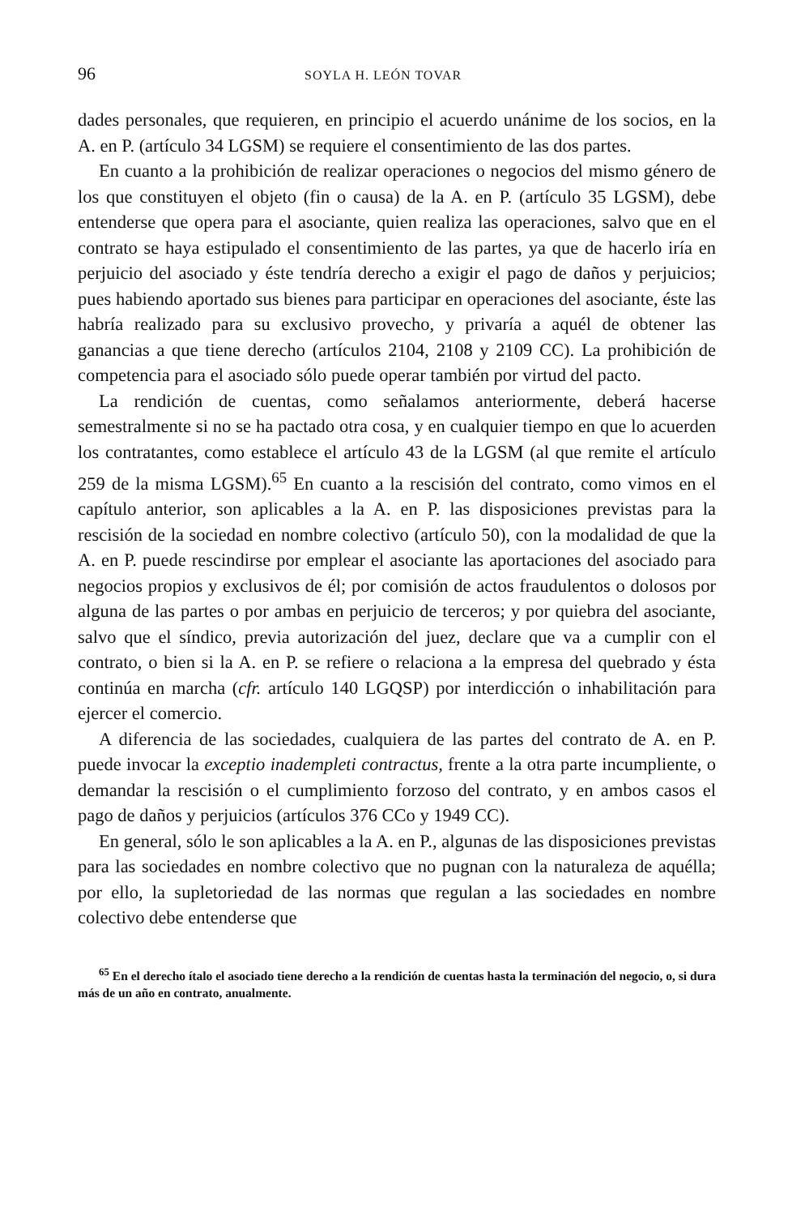96 SOYLA H. LEÓN TOVAR
dades personales, que requieren, en principio el acuerdo unánime de los socios, en la A. en P. (artículo 34 LGSM) se requiere el consentimiento de las dos partes.
En cuanto a la prohibición de realizar operaciones o negocios del mismo género de los que constituyen el objeto (fin o causa) de la A. en P. (artículo 35 LGSM), debe entenderse que opera para el asociante, quien realiza las operaciones, salvo que en el contrato se haya estipulado el consentimiento de las partes, ya que de hacerlo iría en perjuicio del asociado y éste tendría derecho a exigir el pago de daños y perjuicios; pues habiendo aportado sus bienes para participar en operaciones del asociante, éste las habría realizado para su exclusivo provecho, y privaría a aquél de obtener las ganancias a que tiene derecho (artículos 2104, 2108 y 2109 CC). La prohibición de competencia para el asociado sólo puede operar también por virtud del pacto.
La rendición de cuentas, como señalamos anteriormente, deberá hacerse semestralmente si no se ha pactado otra cosa, y en cualquier tiempo en que lo acuerden los contratantes, como establece el artículo 43 de la LGSM (al que remite el artículo 259 de la misma LGSM).<sup>65</sup> En cuanto a la rescisión del contrato, como vimos en el capítulo anterior, son aplicables a la A. en P. las disposiciones previstas para la rescisión de la sociedad en nombre colectivo (artículo 50), con la modalidad de que la A. en P. puede rescindirse por emplear el asociante las aportaciones del asociado para negocios propios y exclusivos de él; por comisión de actos fraudulentos o dolosos por alguna de las partes o por ambas en perjuicio de terceros; y por quiebra del asociante, salvo que el síndico, previa autorización del juez, declare que va a cumplir con el contrato, o bien si la A. en P. se refiere o relaciona a la empresa del quebrado y ésta continúa en marcha (cfr. artículo 140 LGQSP) por interdicción o inhabilitación para ejercer el comercio.
A diferencia de las sociedades, cualquiera de las partes del contrato de A. en P. puede invocar la exceptio inadempleti contractus, frente a la otra parte incumpliente, o demandar la rescisión o el cumplimiento forzoso del contrato, y en ambos casos el pago de daños y perjuicios (artículos 376 CCo y 1949 CC).
En general, sólo le son aplicables a la A. en P., algunas de las disposiciones previstas para las sociedades en nombre colectivo que no pugnan con la naturaleza de aquélla; por ello, la supletoriedad de las normas que regulan a las sociedades en nombre colectivo debe entenderse que
<sup>65</sup> En el derecho ítalo el asociado tiene derecho a la rendición de cuentas hasta la terminación del negocio, o, si dura más de un año en contrato, anualmente.